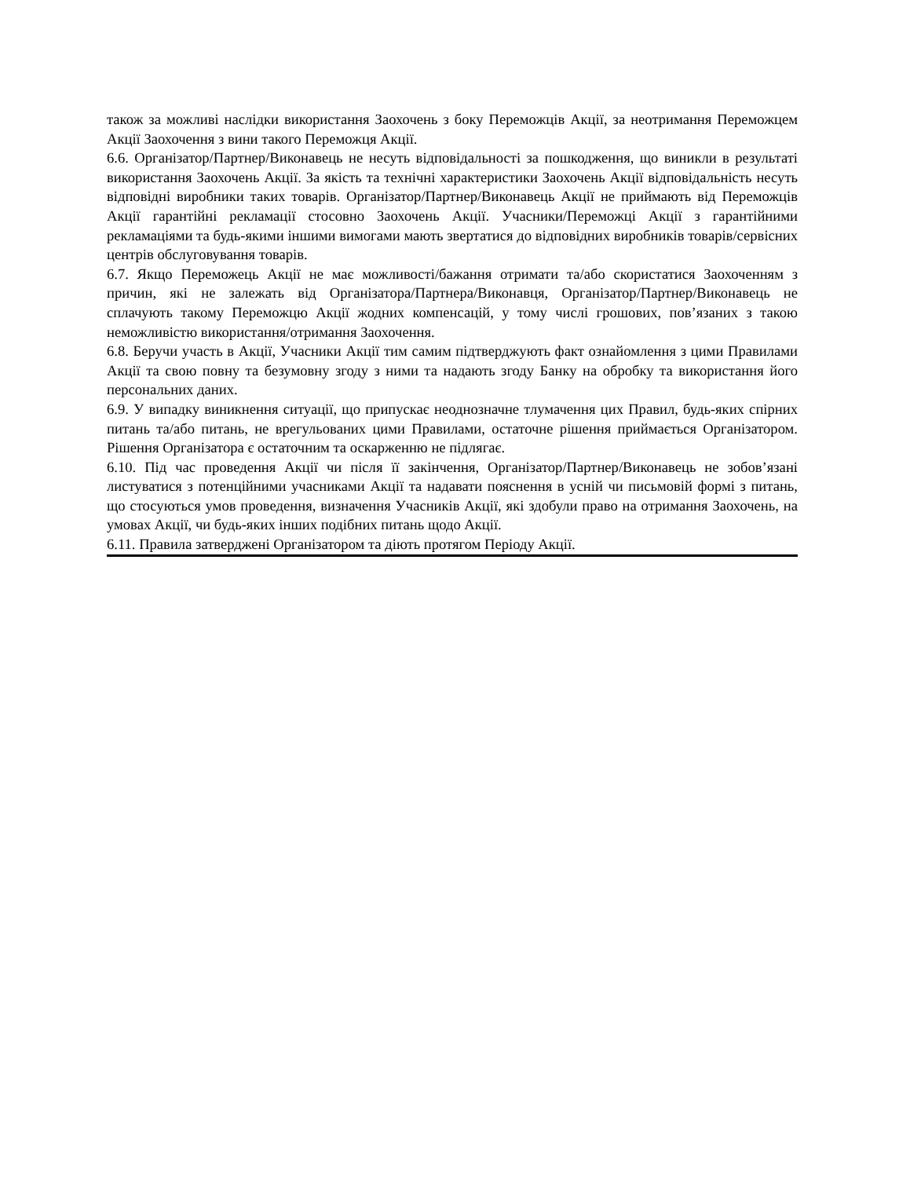також за можливі наслідки використання Заохочень з боку Переможців Акції, за неотримання Переможцем Акції Заохочення з вини такого Переможця Акції.
6.6. Організатор/Партнер/Виконавець не несуть відповідальності за пошкодження, що виникли в результаті використання Заохочень Акції. За якість та технічні характеристики Заохочень Акції відповідальність несуть відповідні виробники таких товарів. Організатор/Партнер/Виконавець Акції не приймають від Переможців Акції гарантійні рекламації стосовно Заохочень Акції. Учасники/Переможці Акції з гарантійними рекламаціями та будь-якими іншими вимогами мають звертатися до відповідних виробників товарів/сервісних центрів обслуговування товарів.
6.7. Якщо Переможець Акції не має можливості/бажання отримати та/або скористатися Заохоченням з причин, які не залежать від Організатора/Партнера/Виконавця, Організатор/Партнер/Виконавець не сплачують такому Переможцю Акції жодних компенсацій, у тому числі грошових, пов’язаних з такою неможливістю використання/отримання Заохочення.
6.8. Беручи участь в Акції, Учасники Акції тим самим підтверджують факт ознайомлення з цими Правилами Акції та свою повну та безумовну згоду з ними та надають згоду Банку на обробку та використання його персональних даних.
6.9. У випадку виникнення ситуації, що припускає неоднозначне тлумачення цих Правил, будь-яких спірних питань та/або питань, не врегульованих цими Правилами, остаточне рішення приймається Організатором. Рішення Організатора є остаточним та оскарженню не підлягає.
6.10. Під час проведення Акції чи після її закінчення, Організатор/Партнер/Виконавець не зобов’язані листуватися з потенційними учасниками Акції та надавати пояснення в усній чи письмовій формі з питань, що стосуються умов проведення, визначення Учасників Акції, які здобули право на отримання Заохочень, на умовах Акції, чи будь-яких інших подібних питань щодо Акції.
6.11. Правила затверджені Організатором та діють протягом Періоду Акції.